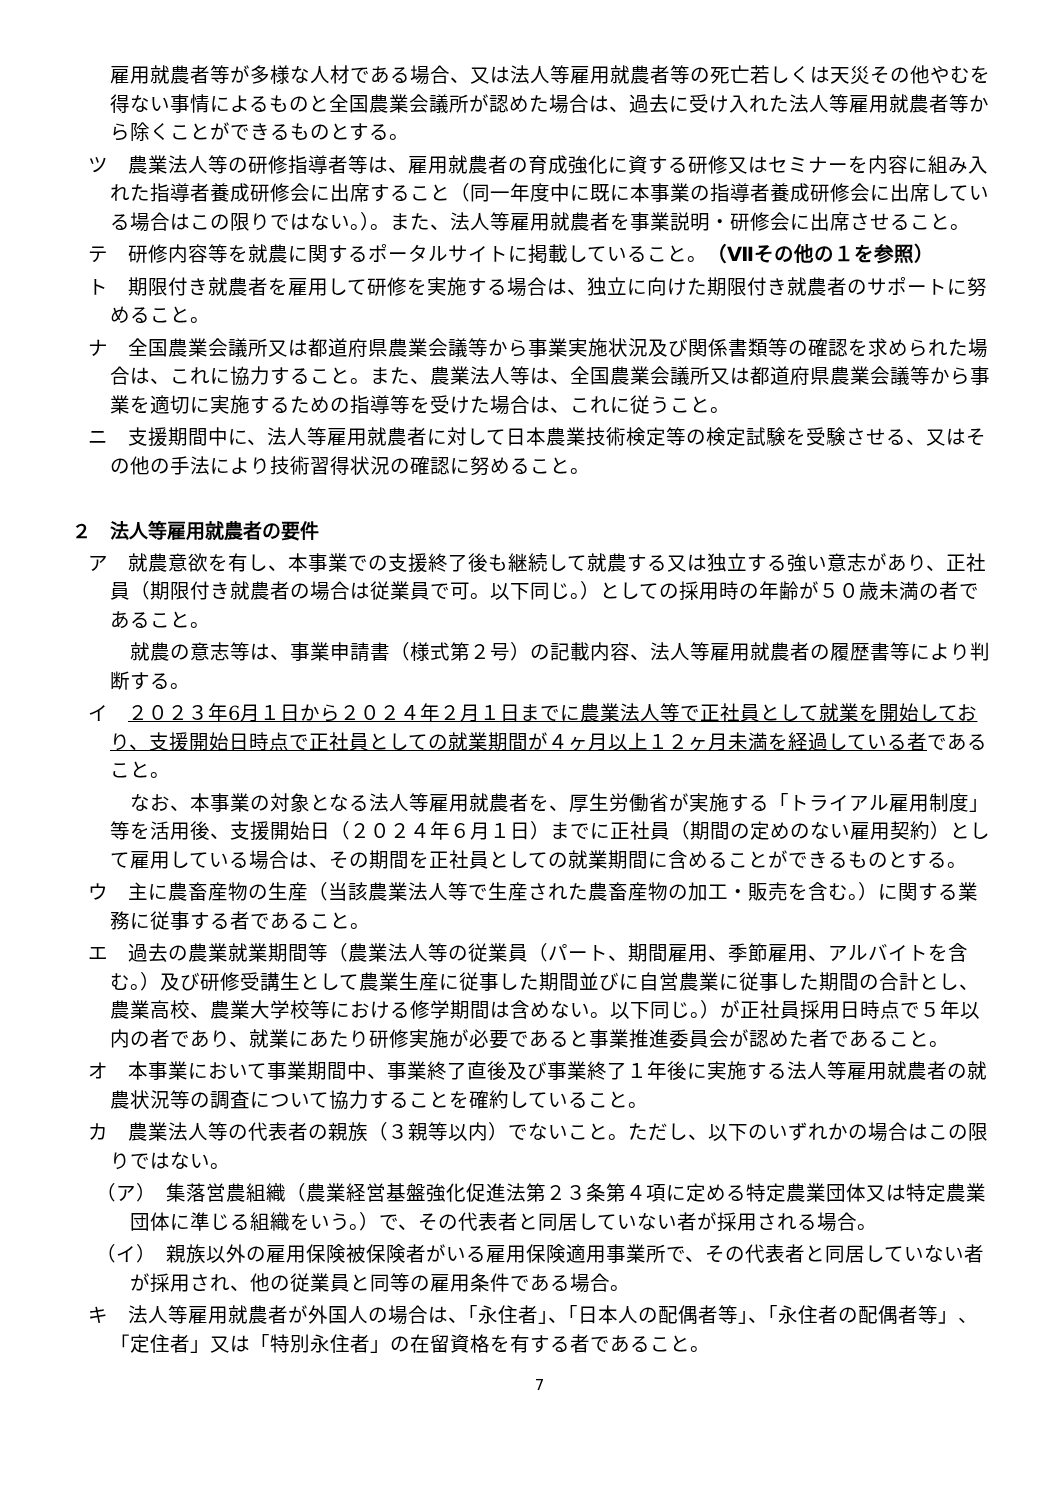雇用就農者等が多様な人材である場合、又は法人等雇用就農者等の死亡若しくは天災その他やむを得ない事情によるものと全国農業会議所が認めた場合は、過去に受け入れた法人等雇用就農者等から除くことができるものとする。
ツ　農業法人等の研修指導者等は、雇用就農者の育成強化に資する研修又はセミナーを内容に組み入れた指導者養成研修会に出席すること（同一年度中に既に本事業の指導者養成研修会に出席している場合はこの限りではない。）。また、法人等雇用就農者を事業説明・研修会に出席させること。
テ　研修内容等を就農に関するポータルサイトに掲載していること。（Ⅶその他の１を参照）
ト　期限付き就農者を雇用して研修を実施する場合は、独立に向けた期限付き就農者のサポートに努めること。
ナ　全国農業会議所又は都道府県農業会議等から事業実施状況及び関係書類等の確認を求められた場合は、これに協力すること。また、農業法人等は、全国農業会議所又は都道府県農業会議等から事業を適切に実施するための指導等を受けた場合は、これに従うこと。
ニ　支援期間中に、法人等雇用就農者に対して日本農業技術検定等の検定試験を受験させる、又はその他の手法により技術習得状況の確認に努めること。
２　法人等雇用就農者の要件
ア　就農意欲を有し、本事業での支援終了後も継続して就農する又は独立する強い意志があり、正社員（期限付き就農者の場合は従業員で可。以下同じ。）としての採用時の年齢が５０歳未満の者であること。
就農の意志等は、事業申請書（様式第２号）の記載内容、法人等雇用就農者の履歴書等により判断する。
イ　２０２３年6月１日から２０２４年２月１日までに農業法人等で正社員として就業を開始しており、支援開始日時点で正社員としての就業期間が４ヶ月以上１２ヶ月未満を経過している者であること。
なお、本事業の対象となる法人等雇用就農者を、厚生労働省が実施する「トライアル雇用制度」等を活用後、支援開始日（２０２４年６月１日）までに正社員（期間の定めのない雇用契約）として雇用している場合は、その期間を正社員としての就業期間に含めることができるものとする。
ウ　主に農畜産物の生産（当該農業法人等で生産された農畜産物の加工・販売を含む。）に関する業務に従事する者であること。
エ　過去の農業就業期間等（農業法人等の従業員（パート、期間雇用、季節雇用、アルバイトを含む。）及び研修受講生として農業生産に従事した期間並びに自営農業に従事した期間の合計とし、農業高校、農業大学校等における修学期間は含めない。以下同じ。）が正社員採用日時点で５年以内の者であり、就業にあたり研修実施が必要であると事業推進委員会が認めた者であること。
オ　本事業において事業期間中、事業終了直後及び事業終了１年後に実施する法人等雇用就農者の就農状況等の調査について協力することを確約していること。
カ　農業法人等の代表者の親族（３親等以内）でないこと。ただし、以下のいずれかの場合はこの限りではない。
（ア）　集落営農組織（農業経営基盤強化促進法第２３条第４項に定める特定農業団体又は特定農業団体に準じる組織をいう。）で、その代表者と同居していない者が採用される場合。
（イ）　親族以外の雇用保険被保険者がいる雇用保険適用事業所で、その代表者と同居していない者が採用され、他の従業員と同等の雇用条件である場合。
キ　法人等雇用就農者が外国人の場合は、「永住者」、「日本人の配偶者等」、「永住者の配偶者等」、「定住者」又は「特別永住者」の在留資格を有する者であること。
7